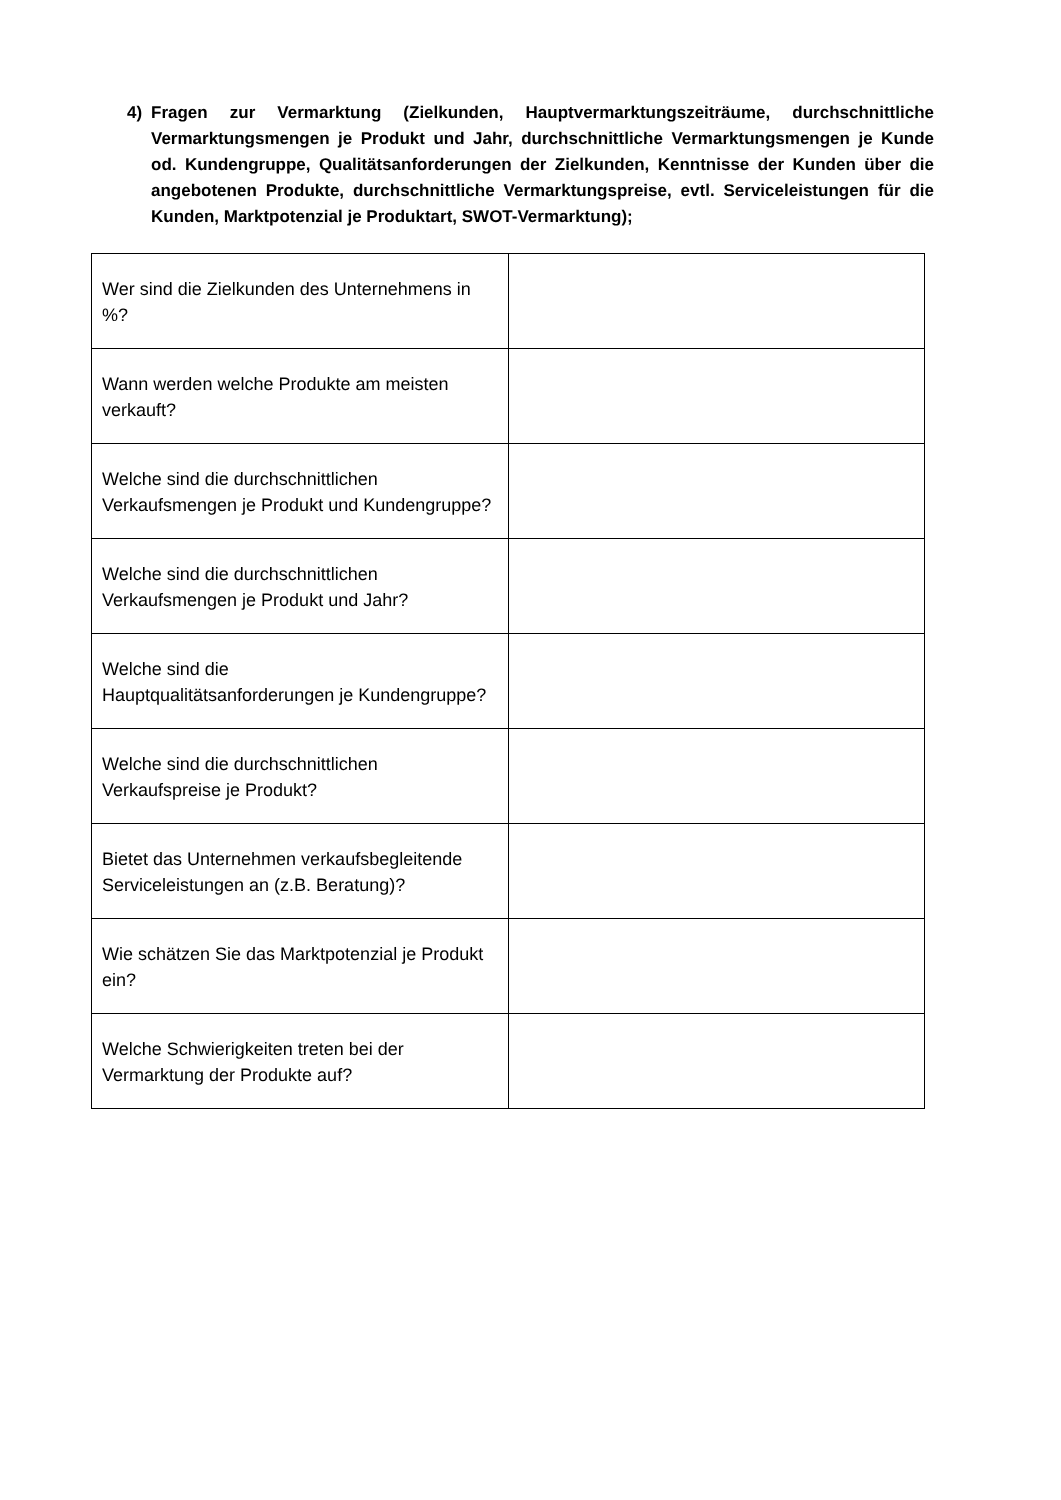4) Fragen zur Vermarktung (Zielkunden, Hauptvermarktungszeiträume, durchschnittliche Vermarktungsmengen je Produkt und Jahr, durchschnittliche Vermarktungsmengen je Kunde od. Kundengruppe, Qualitätsanforderungen der Zielkunden, Kenntnisse der Kunden über die angebotenen Produkte, durchschnittliche Vermarktungspreise, evtl. Serviceleistungen für die Kunden, Marktpotenzial je Produktart, SWOT-Vermarktung);
| Wer sind die Zielkunden des Unternehmens in %? | |
| Wann werden welche Produkte am meisten verkauft? | |
| Welche sind die durchschnittlichen Verkaufsmengen je Produkt und Kundengruppe? | |
| Welche sind die durchschnittlichen Verkaufsmengen je Produkt und Jahr? | |
| Welche sind die Hauptqualitätsanforderungen je Kundengruppe? | |
| Welche sind die durchschnittlichen Verkaufspreise je Produkt? | |
| Bietet das Unternehmen verkaufsbegleitende Serviceleistungen an (z.B. Beratung)? | |
| Wie schätzen Sie das Marktpotenzial je Produkt ein? | |
| Welche Schwierigkeiten treten bei der Vermarktung der Produkte auf? | |